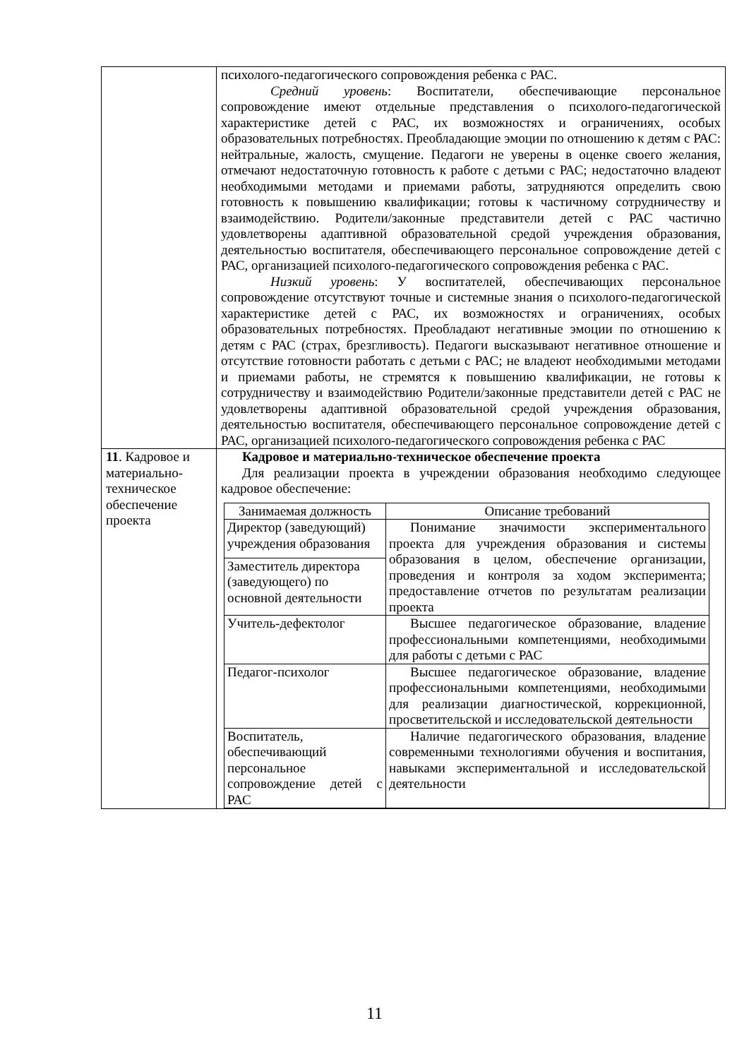| | психолого-педагогического сопровождения ребенка с РАС. Средний уровень : Воспитатели, обеспечивающие персональное сопровождение имеют отдельные представления о психолого-педагогической характеристике детей с РАС, их возможностях и ограничениях, особых образовательных потребностях. Преобладающие эмоции по отношению к детям с РАС: нейтральные, жалость, смущение. Педагоги не уверены в оценке своего желания, отмечают недостаточную готовность к работе с детьми с РАС; недостаточно владеют необходимыми методами и приемами работы, затрудняются определить свою готовность к повышению квалификации; готовы к частичному сотрудничеству и взаимодействию. Родители/законные представители детей с РАС частично удовлетворены адаптивной образовательной средой учреждения образования, деятельностью воспитателя, обеспечивающего персональное сопровождение детей с РАС, организацией психолого-педагогического сопровождения ребенка с РАС. Низкий уровень : У воспитателей, обеспечивающих персональное сопровождение отсутствуют точные и системные знания о психолого-педагогической характеристике детей с РАС, их возможностях и ограничениях, особых образовательных потребностях. Преобладают негативные эмоции по отношению к детям с РАС (страх, брезгливость). Педагоги высказывают негативное отношение и отсутствие готовности работать с детьми с РАС; не владеют необходимыми методами и приемами работы, не стремятся к повышению квалификации, не готовы к сотрудничеству и взаимодействию Родители/законные представители детей с РАС не удовлетворены адаптивной образовательной средой учреждения образования, деятельностью воспитателя, обеспечивающего персональное сопровождение детей с РАС, организацией психолого-педагогического сопровождения ребенка с РАС |
| 11 . Кадровое и материально-техническое обеспечение проекта | Кадровое и материально-техническое обеспечение проекта Для реализации проекта в учреждении образования необходимо следующее кадровое обеспечение: / Занимаемая должность / Описание требований / / Директор (заведующий) учреждения образования / Понимание значимости экспериментального проекта для учреждения образования и системы образования в целом, обеспечение организации, проведения и контроля за ходом эксперимента; предоставление отчетов по результатам реализации проекта / / Заместитель директора (заведующего) по основной деятельности / / / Учитель-дефектолог / Высшее педагогическое образование, владение профессиональными компетенциями, необходимыми для работы с детьми с РАС / / Педагог-психолог / Высшее педагогическое образование, владение профессиональными компетенциями, необходимыми для реализации диагностической, коррекционной, просветительской и исследовательской деятельности / / Воспитатель, обеспечивающий персональное сопровождение детей с РАС / Наличие педагогического образования, владение современными технологиями обучения и воспитания, навыками экспериментальной и исследовательской деятельности / |
11